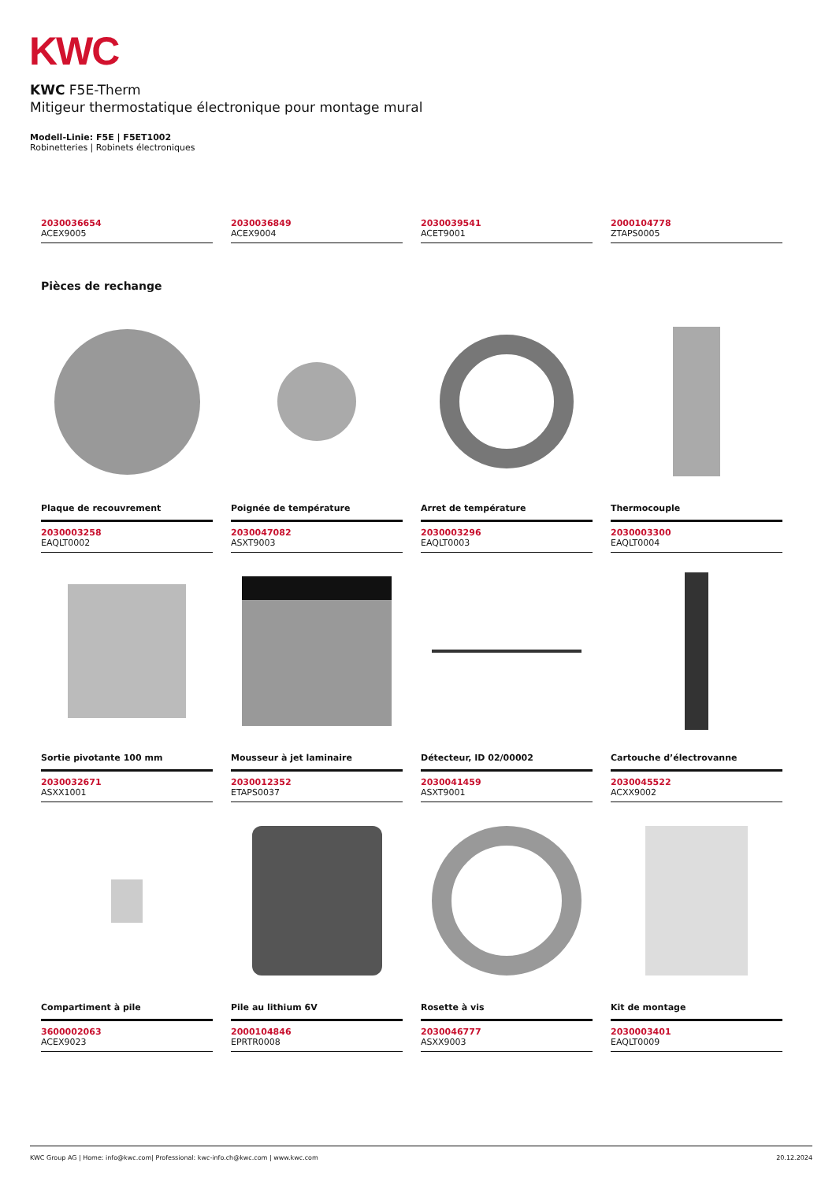KWC
KWC F5E-Therm
Mitigeur thermostatique électronique pour montage mural
Modell-Linie: F5E | F5ET1002
Robinetteries | Robinets électroniques
2030036654
ACEX9005
2030036849
ACEX9004
2030039541
ACET9001
2000104778
ZTAPS0005
Pièces de rechange
Plaque de recouvrement
2030003258
EAQLT0002
Poignée de température
2030047082
ASXT9003
Arret de température
2030003296
EAQLT0003
Thermocouple
2030003300
EAQLT0004
Sortie pivotante 100 mm
2030032671
ASXX1001
Mousseur à jet laminaire
2030012352
ETAPS0037
Détecteur, ID 02/00002
2030041459
ASXT9001
Cartouche d’électrovanne
2030045522
ACXX9002
Compartiment à pile
3600002063
ACEX9023
Pile au lithium 6V
2000104846
EPRTR0008
Rosette à vis
2030046777
ASXX9003
Kit de montage
2030003401
EAQLT0009
KWC Group AG | Home: info@kwc.com| Professional: kwc-info.ch@kwc.com | www.kwc.com 20.12.2024